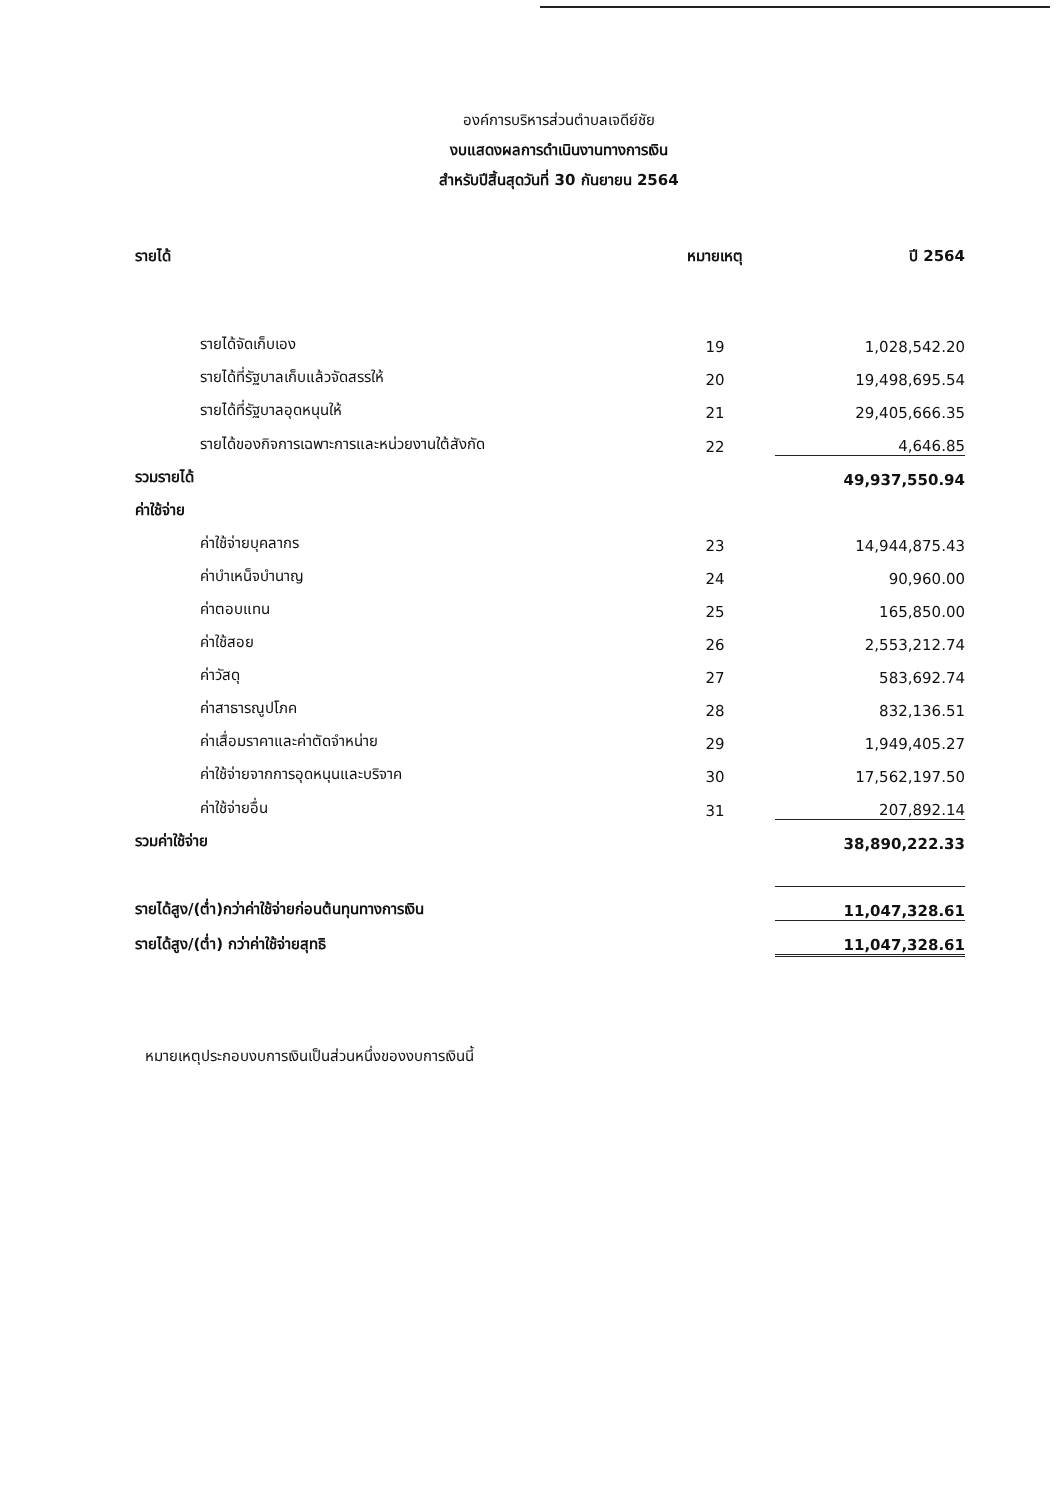องค์การบริหารส่วนตำบลเจดีย์ชัย
งบแสดงผลการดำเนินงานทางการเงิน
สำหรับปีสิ้นสุดวันที่ 30 กันยายน 2564
| รายได้ | หมายเหตุ | ปี 2564 |
| --- | --- | --- |
| รายได้จัดเก็บเอง | 19 | 1,028,542.20 |
| รายได้ที่รัฐบาลเก็บแล้วจัดสรรให้ | 20 | 19,498,695.54 |
| รายได้ที่รัฐบาลอุดหนุนให้ | 21 | 29,405,666.35 |
| รายได้ของกิจการเฉพาะการและหน่วยงานใต้สังกัด | 22 | 4,646.85 |
| รวมรายได้ | | 49,937,550.94 |
| ค่าใช้จ่าย | | |
| ค่าใช้จ่ายบุคลากร | 23 | 14,944,875.43 |
| ค่าบำเหน็จบำนาญ | 24 | 90,960.00 |
| ค่าตอบแทน | 25 | 165,850.00 |
| ค่าใช้สอย | 26 | 2,553,212.74 |
| ค่าวัสดุ | 27 | 583,692.74 |
| ค่าสาธารณูปโภค | 28 | 832,136.51 |
| ค่าเสื่อมราคาและค่าตัดจำหน่าย | 29 | 1,949,405.27 |
| ค่าใช้จ่ายจากการอุดหนุนและบริจาค | 30 | 17,562,197.50 |
| ค่าใช้จ่ายอื่น | 31 | 207,892.14 |
| รวมค่าใช้จ่าย | | 38,890,222.33 |
| รายได้สูง/(ต่ำ)กว่าค่าใช้จ่ายก่อนต้นทุนทางการเงิน | | 11,047,328.61 |
| รายได้สูง/(ต่ำ) กว่าค่าใช้จ่ายสุทธิ | | 11,047,328.61 |
หมายเหตุประกอบงบการเงินเป็นส่วนหนึ่งของงบการเงินนี้